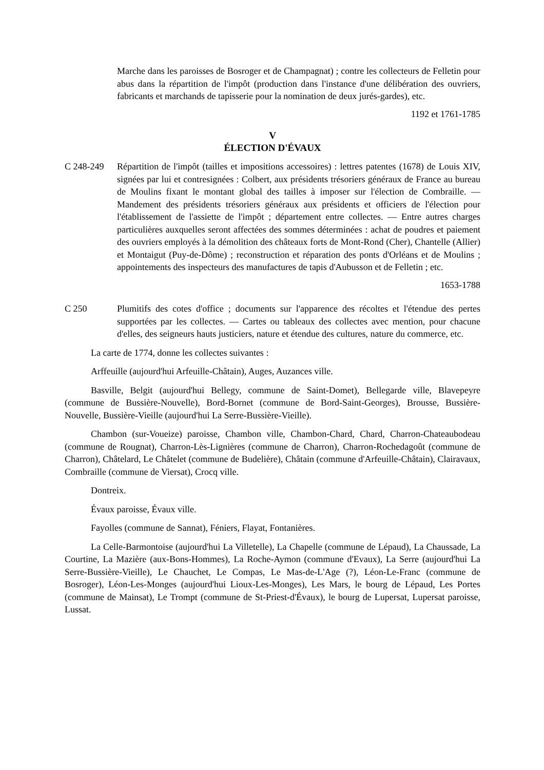Marche dans les paroisses de Bosroger et de Champagnat) ; contre les collecteurs de Felletin pour abus dans la répartition de l'impôt (production dans l'instance d'une délibération des ouvriers, fabricants et marchands de tapisserie pour la nomination de deux jurés-gardes), etc.
1192 et 1761-1785
V
ÉLECTION D'ÉVAUX
C 248-249 Répartition de l'impôt (tailles et impositions accessoires) : lettres patentes (1678) de Louis XIV, signées par lui et contresignées : Colbert, aux présidents trésoriers généraux de France au bureau de Moulins fixant le montant global des tailles à imposer sur l'élection de Combraille. — Mandement des présidents trésoriers généraux aux présidents et officiers de l'élection pour l'établissement de l'assiette de l'impôt ; département entre collectes. — Entre autres charges particulières auxquelles seront affectées des sommes déterminées : achat de poudres et paiement des ouvriers employés à la démolition des châteaux forts de Mont-Rond (Cher), Chantelle (Allier) et Montaigut (Puy-de-Dôme) ; reconstruction et réparation des ponts d'Orléans et de Moulins ; appointements des inspecteurs des manufactures de tapis d'Aubusson et de Felletin ; etc.
1653-1788
C 250 Plumitifs des cotes d'office ; documents sur l'apparence des récoltes et l'étendue des pertes supportées par les collectes. — Cartes ou tableaux des collectes avec mention, pour chacune d'elles, des seigneurs hauts justiciers, nature et étendue des cultures, nature du commerce, etc.
La carte de 1774, donne les collectes suivantes :
Arffeuille (aujourd'hui Arfeuille-Châtain), Auges, Auzances ville.
Basville, Belgit (aujourd'hui Bellegy, commune de Saint-Domet), Bellegarde ville, Blavepeyre (commune de Bussière-Nouvelle), Bord-Bornet (commune de Bord-Saint-Georges), Brousse, Bussière-Nouvelle, Bussière-Vieille (aujourd'hui La Serre-Bussière-Vieille).
Chambon (sur-Voueize) paroisse, Chambon ville, Chambon-Chard, Chard, Charron-Chateaubodeau (commune de Rougnat), Charron-Lès-Lignières (commune de Charron), Charron-Rochedagoût (commune de Charron), Châtelard, Le Châtelet (commune de Budelière), Châtain (commune d'Arfeuille-Châtain), Clairavaux, Combraille (commune de Viersat), Crocq ville.
Dontreix.
Évaux paroisse, Évaux ville.
Fayolles (commune de Sannat), Féniers, Flayat, Fontanières.
La Celle-Barmontoise (aujourd'hui La Villetelle), La Chapelle (commune de Lépaud), La Chaussade, La Courtine, La Mazière (aux-Bons-Hommes), La Roche-Aymon (commune d'Evaux), La Serre (aujourd'hui La Serre-Bussière-Vieille), Le Chauchet, Le Compas, Le Mas-de-L'Age (?), Léon-Le-Franc (commune de Bosroger), Léon-Les-Monges (aujourd'hui Lioux-Les-Monges), Les Mars, le bourg de Lépaud, Les Portes (commune de Mainsat), Le Trompt (commune de St-Priest-d'Évaux), le bourg de Lupersat, Lupersat paroisse, Lussat.